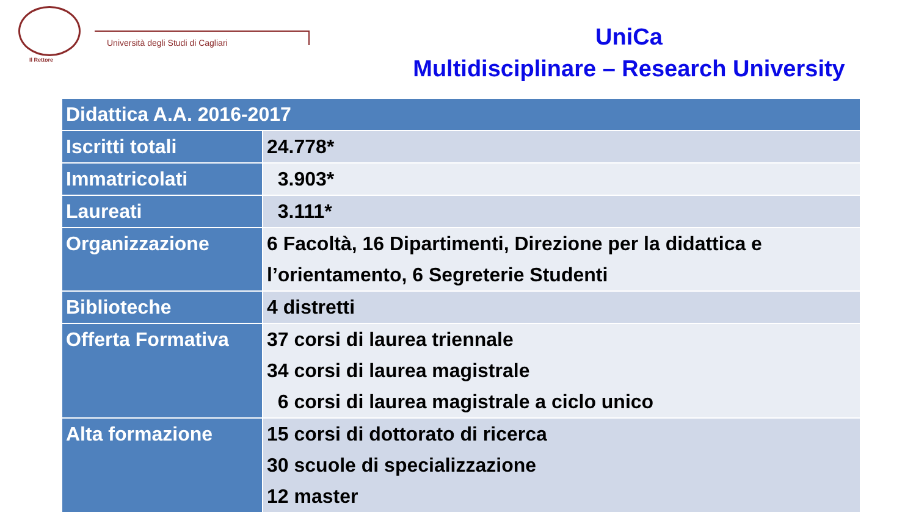Il Rettore
Università degli Studi di Cagliari
UniCa
Multidisciplinare – Research University
| Didattica A.A. 2016-2017 | |
| --- | --- |
| Iscritti totali | 24.778* |
| Immatricolati | 3.903* |
| Laureati | 3.111* |
| Organizzazione | 6 Facoltà, 16 Dipartimenti, Direzione per la didattica e l’orientamento, 6 Segreterie Studenti |
| Biblioteche | 4 distretti |
| Offerta Formativa | 37 corsi di laurea triennale 34 corsi di laurea magistrale 6 corsi di laurea magistrale a ciclo unico |
| Alta formazione | 15 corsi di dottorato di ricerca 30 scuole di specializzazione 12 master |